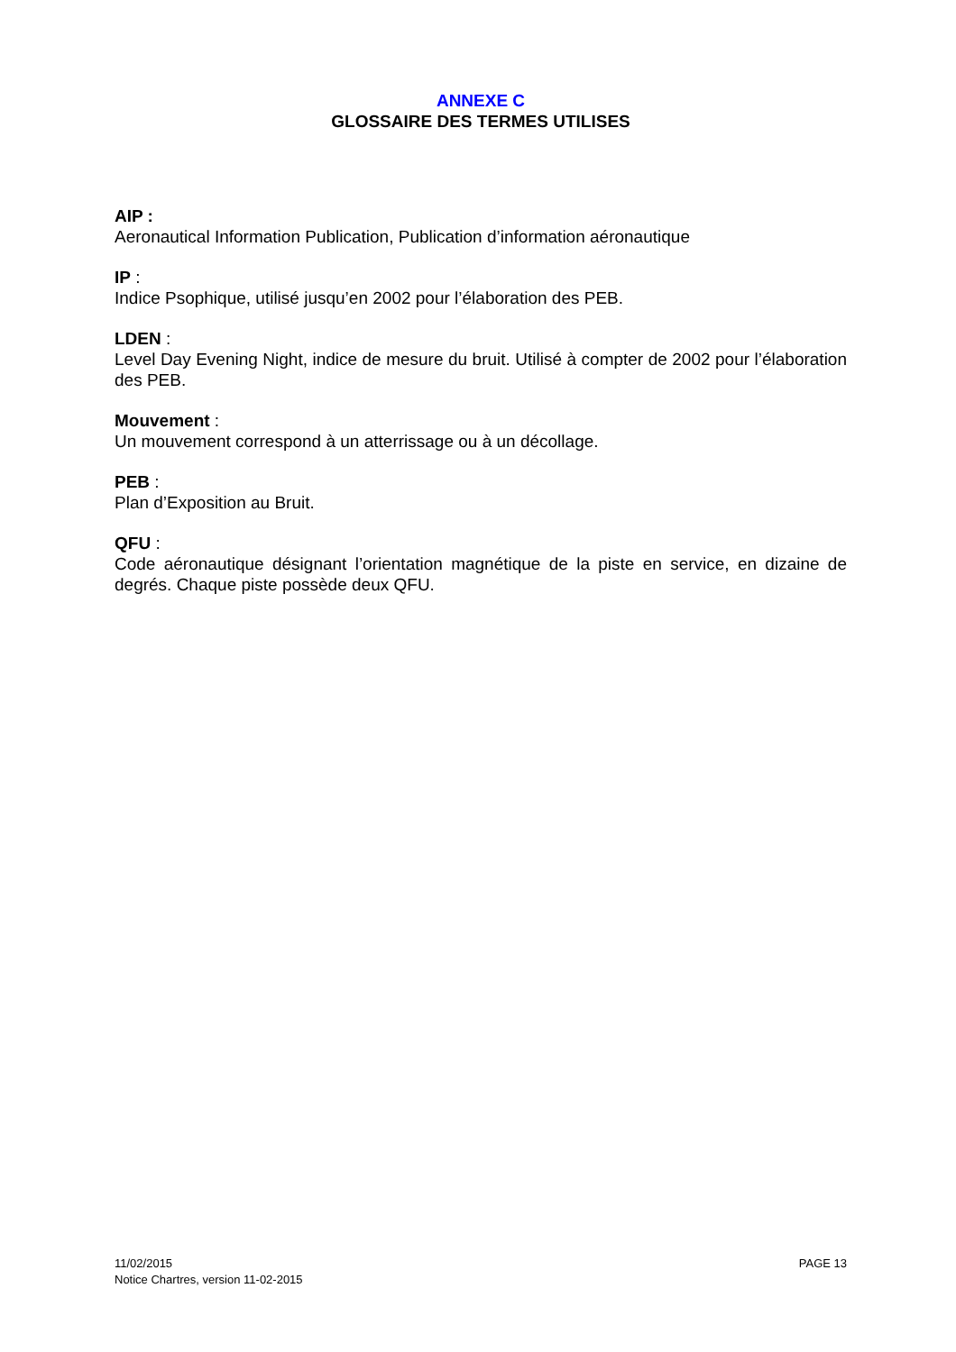ANNEXE C
GLOSSAIRE DES TERMES UTILISES
AIP :
Aeronautical Information Publication, Publication d’information aéronautique
IP :
Indice Psophique, utilisé jusqu’en 2002 pour l’élaboration des PEB.
LDEN :
Level Day Evening Night, indice de mesure du bruit. Utilisé à compter de 2002 pour l’élaboration des PEB.
Mouvement :
Un mouvement correspond à un atterrissage ou à un décollage.
PEB :
Plan d’Exposition au Bruit.
QFU :
Code aéronautique désignant l’orientation magnétique de la piste en service, en dizaine de degrés. Chaque piste possède deux QFU.
11/02/2015
Notice Chartres, version 11-02-2015
PAGE 13